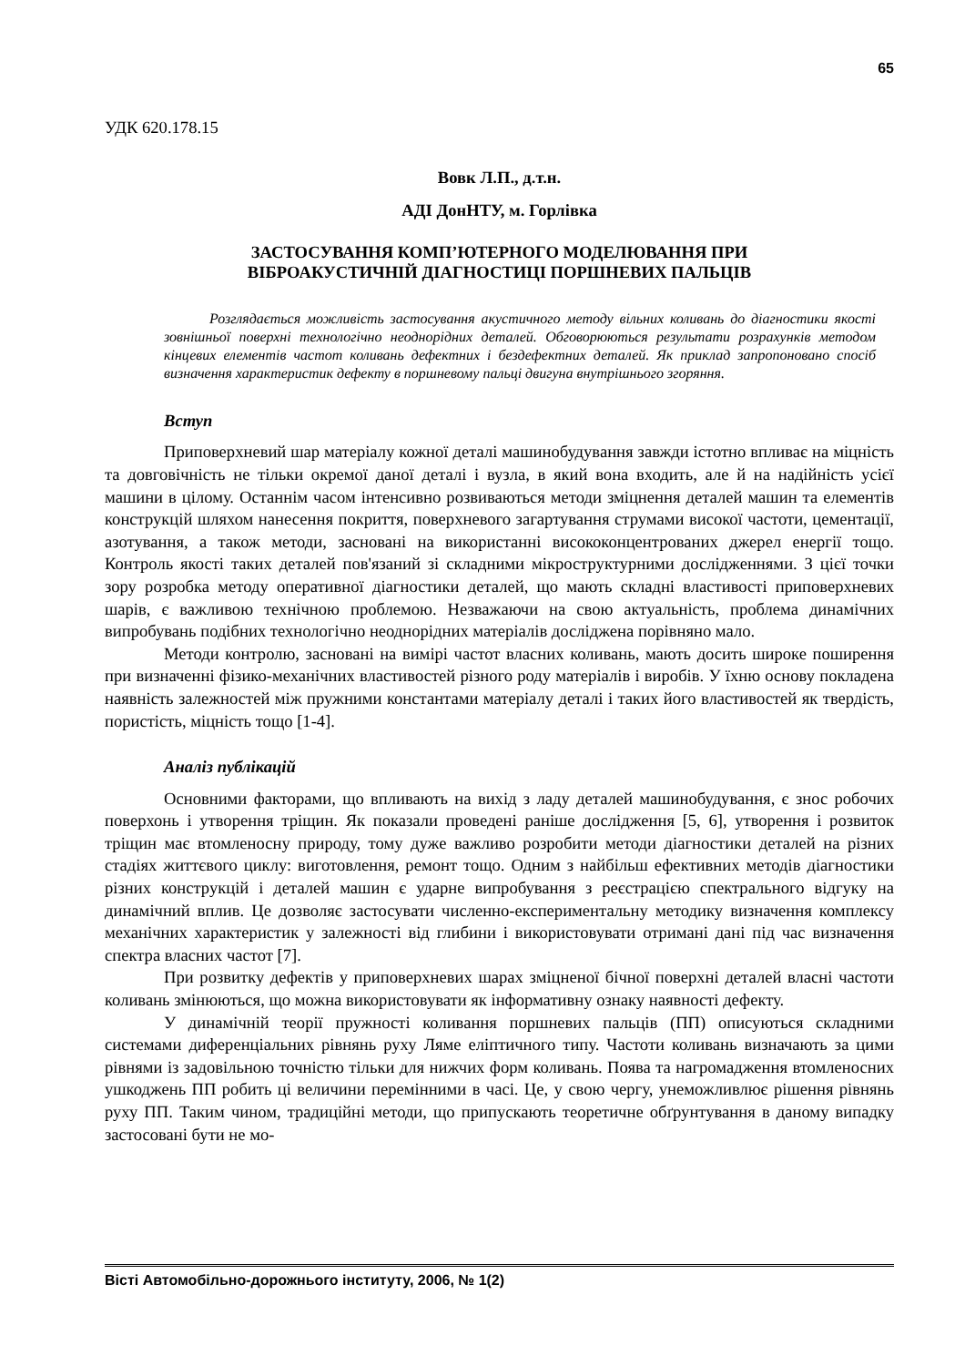65
УДК 620.178.15
Вовк Л.П., д.т.н.
АДІ ДонНТУ, м. Горлівка
ЗАСТОСУВАННЯ КОМП’ЮТЕРНОГО МОДЕЛЮВАННЯ ПРИ
ВІБРОАКУСТИЧНІЙ ДІАГНОСТИЦІ ПОРШНЕВИХ ПАЛЬЦІВ
Розглядається можливість застосування акустичного методу вільних коливань до діагностики якості зовнішньої поверхні технологічно неоднорідних деталей. Обговорюються результати розрахунків методом кінцевих елементів частот коливань дефектних і бездефектних деталей. Як приклад запропоновано спосіб визначення характеристик дефекту в поршневому пальці двигуна внутрішнього згоряння.
Вступ
Приповерхневий шар матеріалу кожної деталі машинобудування завжди істотно впливає на міцність та довговічність не тільки окремої даної деталі і вузла, в який вона входить, але й на надійність усієї машини в цілому. Останнім часом інтенсивно розвиваються методи зміцнення деталей машин та елементів конструкцій шляхом нанесення покриття, поверхневого загартування струмами високої частоти, цементації, азотування, а також методи, засновані на використанні висококонцентрованих джерел енергії тощо. Контроль якості таких деталей пов'язаний зі складними мікроструктурними дослідженнями. З цієї точки зору розробка методу оперативної діагностики деталей, що мають складні властивості приповерхневих шарів, є важливою технічною проблемою. Незважаючи на свою актуальність, проблема динамічних випробувань подібних технологічно неоднорідних матеріалів досліджена порівняно мало.
Методи контролю, засновані на вимірі частот власних коливань, мають досить широке поширення при визначенні фізико-механічних властивостей різного роду матеріалів і виробів. У їхню основу покладена наявність залежностей між пружними константами матеріалу деталі і таких його властивостей як твердість, пористість, міцність тощо [1-4].
Аналіз публікацій
Основними факторами, що впливають на вихід з ладу деталей машинобудування, є знос робочих поверхонь і утворення тріщин. Як показали проведені раніше дослідження [5, 6], утворення і розвиток тріщин має втомленосну природу, тому дуже важливо розробити методи діагностики деталей на різних стадіях життєвого циклу: виготовлення, ремонт тощо. Одним з найбільш ефективних методів діагностики різних конструкцій і деталей машин є ударне випробування з реєстрацією спектрального відгуку на динамічний вплив. Це дозволяє застосувати численно-експериментальну методику визначення комплексу механічних характеристик у залежності від глибини і використовувати отримані дані під час визначення спектра власних частот [7].
При розвитку дефектів у приповерхневих шарах зміцненої бічної поверхні деталей власні частоти коливань змінюються, що можна використовувати як інформативну ознаку наявності дефекту.
У динамічній теорії пружності коливання поршневих пальців (ПП) описуються складними системами диференціальних рівнянь руху Ляме еліптичного типу. Частоти коливань визначають за цими рівнями із задовільною точністю тільки для нижчих форм коливань. Поява та нагромадження втомленосних ушкоджень ПП робить ці величини перемінними в часі. Це, у свою чергу, унеможливлює рішення рівнянь руху ПП. Таким чином, традиційні методи, що припускають теоретичне обґрунтування в даному випадку застосовані бути не мо-
Вісті Автомобільно-дорожнього інституту, 2006, № 1(2)